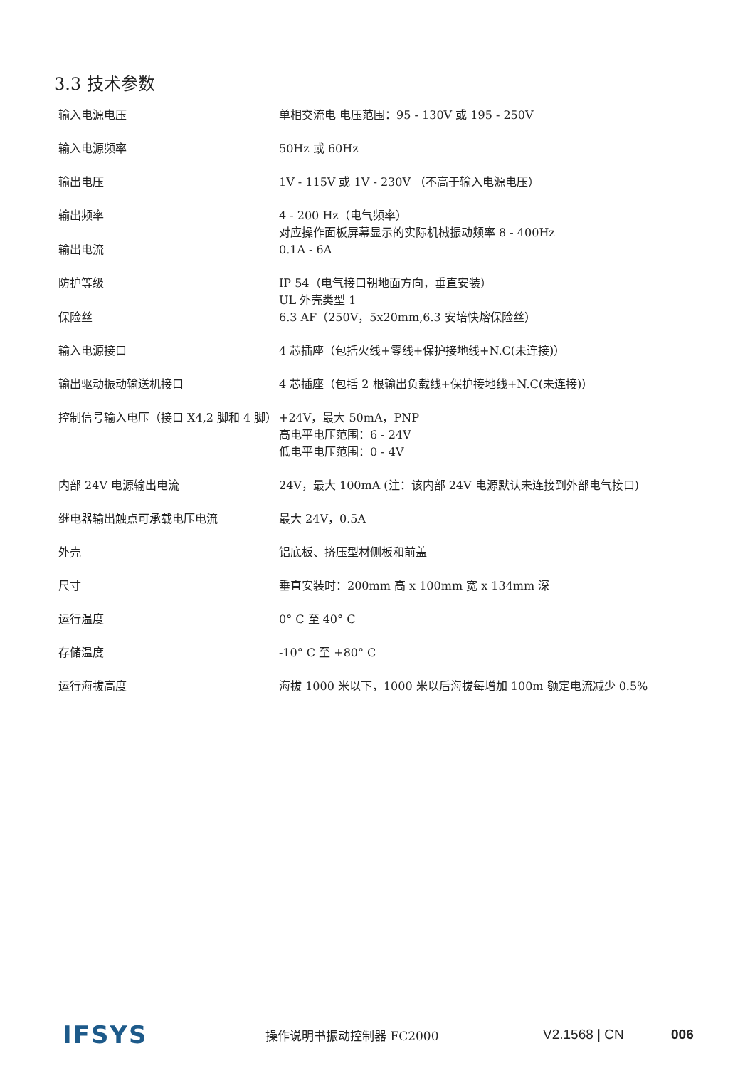3.3 技术参数
| 输入电源电压 | 单相交流电 电压范围：95 - 130V 或 195 - 250V |
| 输入电源频率 | 50Hz 或 60Hz |
| 输出电压 | 1V - 115V 或 1V - 230V （不高于输入电源电压） |
| 输出频率 | 4 - 200 Hz（电气频率） 对应操作面板屏幕显示的实际机械振动频率 8 - 400Hz |
| 输出电流 | 0.1A - 6A |
| 防护等级 | IP 54（电气接口朝地面方向，垂直安装） UL 外壳类型 1 |
| 保险丝 | 6.3 AF（250V，5x20mm,6.3 安培快熔保险丝） |
| 输入电源接口 | 4 芯插座（包括火线+零线+保护接地线+N.C(未连接)） |
| 输出驱动振动输送机接口 | 4 芯插座（包括 2 根输出负载线+保护接地线+N.C(未连接)） |
| 控制信号输入电压（接口 X4,2 脚和 4 脚） | +24V，最大 50mA，PNP 高电平电压范围：6 - 24V 低电平电压范围：0 - 4V |
| 内部 24V 电源输出电流 | 24V，最大 100mA (注：该内部 24V 电源默认未连接到外部电气接口) |
| 继电器输出触点可承载电压电流 | 最大 24V，0.5A |
| 外壳 | 铝底板、挤压型材侧板和前盖 |
| 尺寸 | 垂直安装时：200mm 高 x 100mm 宽 x 134mm 深 |
| 运行温度 | 0° C 至 40° C |
| 存储温度 | -10° C 至 +80° C |
| 运行海拔高度 | 海拔 1000 米以下，1000 米以后海拔每增加 100m 额定电流减少 0.5% |
IFSYS
操作说明书振动控制器 FC2000 V2.1568 | CN 006